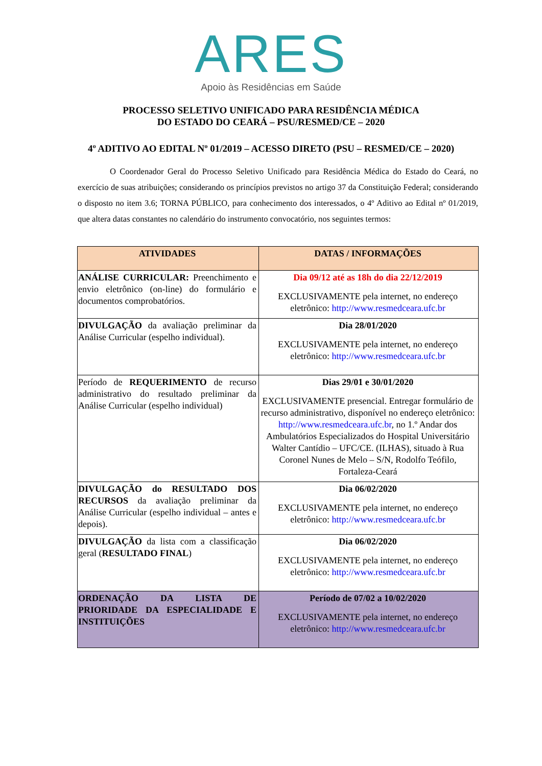ARES
Apoio às Residências em Saúde
PROCESSO SELETIVO UNIFICADO PARA RESIDÊNCIA MÉDICA
DO ESTADO DO CEARÁ – PSU/RESMED/CE – 2020
4º ADITIVO AO EDITAL Nº 01/2019 – ACESSO DIRETO (PSU – RESMED/CE – 2020)
O Coordenador Geral do Processo Seletivo Unificado para Residência Médica do Estado do Ceará, no exercício de suas atribuições; considerando os princípios previstos no artigo 37 da Constituição Federal; considerando o disposto no item 3.6; TORNA PÚBLICO, para conhecimento dos interessados, o 4º Aditivo ao Edital nº 01/2019, que altera datas constantes no calendário do instrumento convocatório, nos seguintes termos:
| ATIVIDADES | DATAS / INFORMAÇÕES |
| --- | --- |
| ANÁLISE CURRICULAR: Preenchimento e envio eletrônico (on-line) do formulário e documentos comprobatórios. | Dia 09/12 até as 18h do dia 22/12/2019 EXCLUSIVAMENTE pela internet, no endereço eletrônico: http://www.resmedceara.ufc.br |
| DIVULGAÇÃO da avaliação preliminar da Análise Curricular (espelho individual). | Dia 28/01/2020 EXCLUSIVAMENTE pela internet, no endereço eletrônico: http://www.resmedceara.ufc.br |
| Período de REQUERIMENTO de recurso administrativo do resultado preliminar da Análise Curricular (espelho individual) | Dias 29/01 e 30/01/2020 EXCLUSIVAMENTE presencial. Entregar formulário de recurso administrativo, disponível no endereço eletrônico: http://www.resmedceara.ufc.br , no 1.º Andar dos Ambulatórios Especializados do Hospital Universitário Walter Cantídio – UFC/CE. (ILHAS), situado à Rua Coronel Nunes de Melo – S/N, Rodolfo Teófilo, Fortaleza-Ceará |
| DIVULGAÇÃO do RESULTADO DOS RECURSOS da avaliação preliminar da Análise Curricular (espelho individual – antes e depois). | Dia 06/02/2020 EXCLUSIVAMENTE pela internet, no endereço eletrônico: http://www.resmedceara.ufc.br |
| DIVULGAÇÃO da lista com a classificação geral ( RESULTADO FINAL ) | Dia 06/02/2020 EXCLUSIVAMENTE pela internet, no endereço eletrônico: http://www.resmedceara.ufc.br |
| ORDENAÇÃO DA LISTA DE PRIORIDADE DA ESPECIALIDADE E INSTITUIÇÕES | Período de 07/02 a 10/02/2020 EXCLUSIVAMENTE pela internet, no endereço eletrônico: http://www.resmedceara.ufc.br |